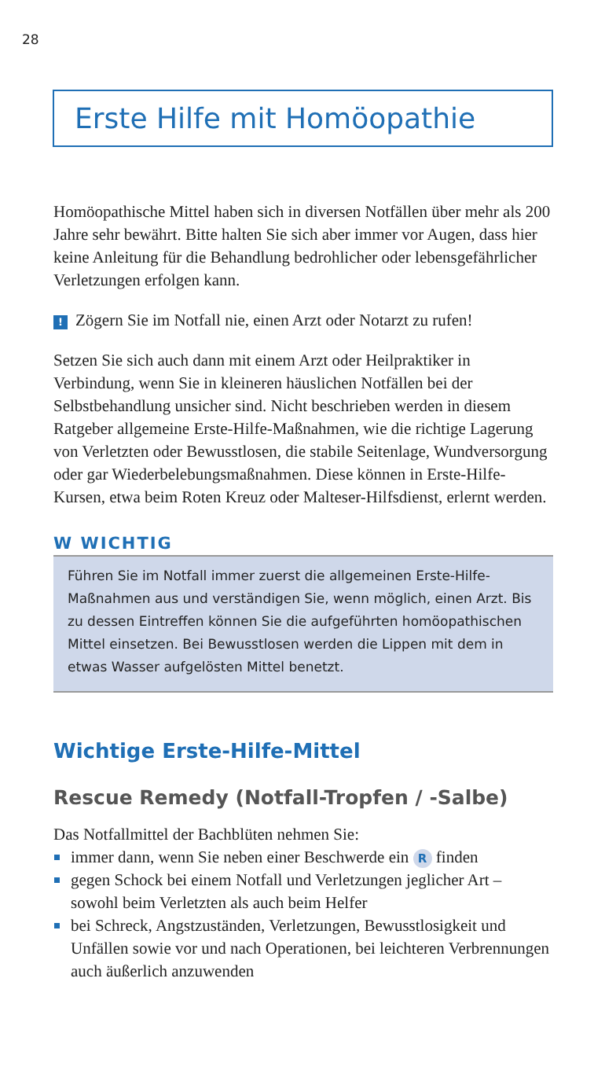28
Erste Hilfe mit Homöopathie
Homöopathische Mittel haben sich in diversen Notfällen über mehr als 200 Jahre sehr bewährt. Bitte halten Sie sich aber immer vor Augen, dass hier keine Anleitung für die Behandlung bedrohlicher oder lebensgefährlicher Verletzungen erfolgen kann.
! Zögern Sie im Notfall nie, einen Arzt oder Notarzt zu rufen!
Setzen Sie sich auch dann mit einem Arzt oder Heilpraktiker in Verbindung, wenn Sie in kleineren häuslichen Notfällen bei der Selbstbehandlung unsicher sind. Nicht beschrieben werden in diesem Ratgeber allgemeine Erste-Hilfe-Maßnahmen, wie die richtige Lagerung von Verletzten oder Bewusstlosen, die stabile Seitenlage, Wundversorgung oder gar Wiederbelebungsmaßnahmen. Diese können in Erste-Hilfe-Kursen, etwa beim Roten Kreuz oder Malteser-Hilfsdienst, erlernt werden.
W WICHTIG
Führen Sie im Notfall immer zuerst die allgemeinen Erste-Hilfe-Maßnahmen aus und verständigen Sie, wenn möglich, einen Arzt. Bis zu dessen Eintreffen können Sie die aufgeführten homöopathischen Mittel einsetzen. Bei Bewusstlosen werden die Lippen mit dem in etwas Wasser aufgelösten Mittel benetzt.
Wichtige Erste-Hilfe-Mittel
Rescue Remedy (Notfall-Tropfen / -Salbe)
Das Notfallmittel der Bachblüten nehmen Sie:
immer dann, wenn Sie neben einer Beschwerde ein R finden
gegen Schock bei einem Notfall und Verletzungen jeglicher Art – sowohl beim Verletzten als auch beim Helfer
bei Schreck, Angstzuständen, Verletzungen, Bewusstlosigkeit und Unfällen sowie vor und nach Operationen, bei leichteren Verbrennungen auch äußerlich anzuwenden